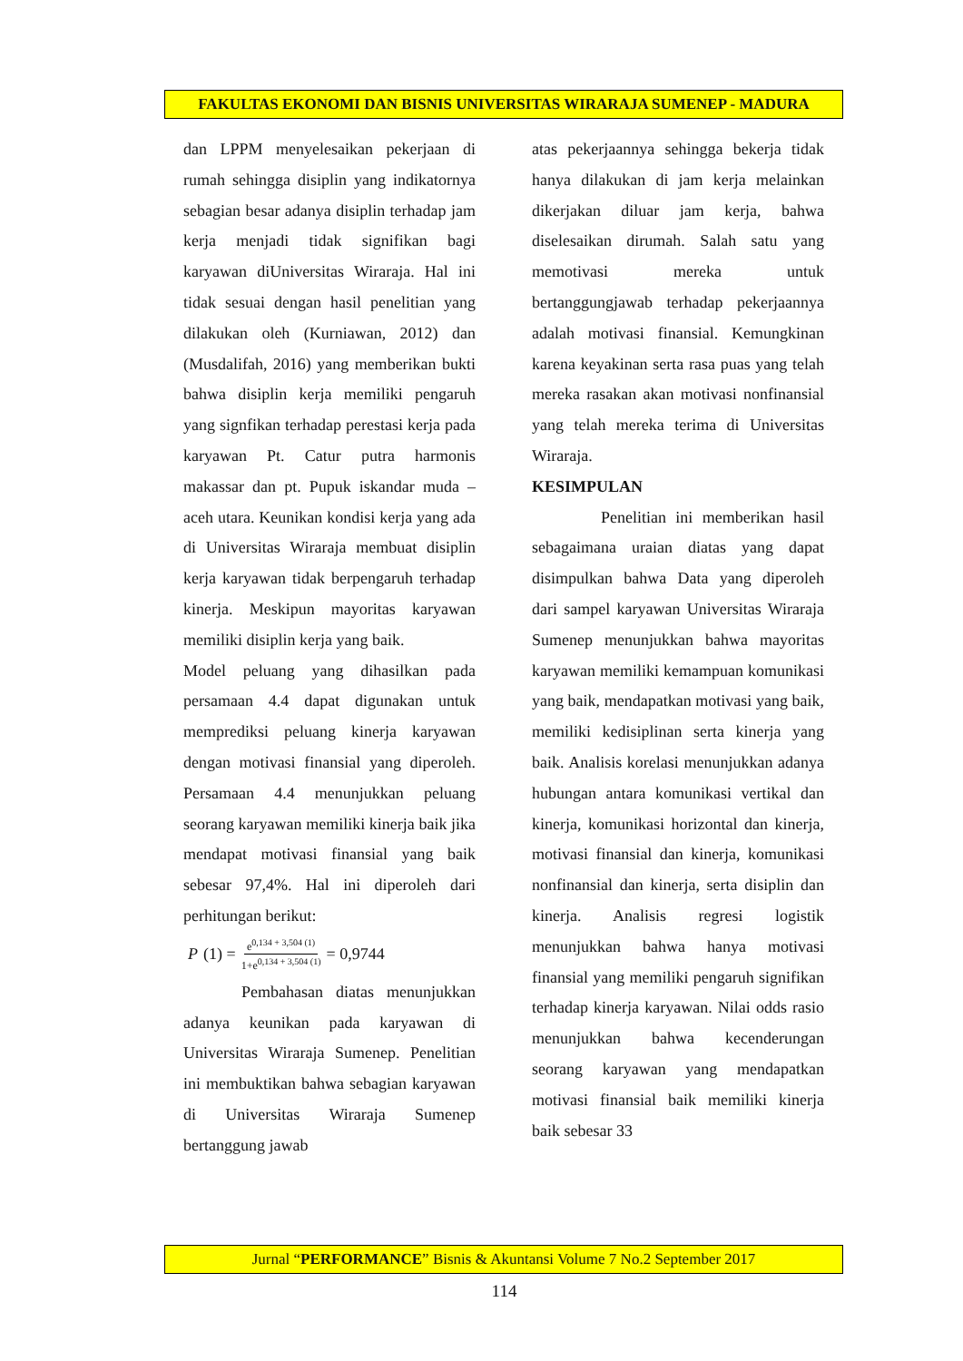FAKULTAS EKONOMI DAN BISNIS UNIVERSITAS WIRARAJA SUMENEP - MADURA
dan LPPM menyelesaikan pekerjaan di rumah sehingga disiplin yang indikatornya sebagian besar adanya disiplin terhadap jam kerja menjadi tidak signifikan bagi karyawan diUniversitas Wiraraja. Hal ini tidak sesuai dengan hasil penelitian yang dilakukan oleh (Kurniawan, 2012) dan (Musdalifah, 2016) yang memberikan bukti bahwa disiplin kerja memiliki pengaruh yang signfikan terhadap perestasi kerja pada karyawan Pt. Catur putra harmonis makassar dan pt. Pupuk iskandar muda – aceh utara. Keunikan kondisi kerja yang ada di Universitas Wiraraja membuat disiplin kerja karyawan tidak berpengaruh terhadap kinerja. Meskipun mayoritas karyawan memiliki disiplin kerja yang baik.
Model peluang yang dihasilkan pada persamaan 4.4 dapat digunakan untuk memprediksi peluang kinerja karyawan dengan motivasi finansial yang diperoleh. Persamaan 4.4 menunjukkan peluang seorang karyawan memiliki kinerja baik jika mendapat motivasi finansial yang baik sebesar 97,4%. Hal ini diperoleh dari perhitungan berikut:
P (1) = e<sup>0,134 + 3,504 (1)</sup> 1+e<sup>0,134 + 3,504 (1)</sup> = 0,9744
Pembahasan diatas menunjukkan adanya keunikan pada karyawan di Universitas Wiraraja Sumenep. Penelitian ini membuktikan bahwa sebagian karyawan di Universitas Wiraraja Sumenep bertanggung jawab
atas pekerjaannya sehingga bekerja tidak hanya dilakukan di jam kerja melainkan dikerjakan diluar jam kerja, bahwa diselesaikan dirumah. Salah satu yang memotivasi mereka untuk bertanggungjawab terhadap pekerjaannya adalah motivasi finansial. Kemungkinan karena keyakinan serta rasa puas yang telah mereka rasakan akan motivasi nonfinansial yang telah mereka terima di Universitas Wiraraja.
KESIMPULAN
Penelitian ini memberikan hasil sebagaimana uraian diatas yang dapat disimpulkan bahwa Data yang diperoleh dari sampel karyawan Universitas Wiraraja Sumenep menunjukkan bahwa mayoritas karyawan memiliki kemampuan komunikasi yang baik, mendapatkan motivasi yang baik, memiliki kedisiplinan serta kinerja yang baik. Analisis korelasi menunjukkan adanya hubungan antara komunikasi vertikal dan kinerja, komunikasi horizontal dan kinerja, motivasi finansial dan kinerja, komunikasi nonfinansial dan kinerja, serta disiplin dan kinerja. Analisis regresi logistik menunjukkan bahwa hanya motivasi finansial yang memiliki pengaruh signifikan terhadap kinerja karyawan. Nilai odds rasio menunjukkan bahwa kecenderungan seorang karyawan yang mendapatkan motivasi finansial baik memiliki kinerja baik sebesar 33
Jurnal “PERFORMANCE” Bisnis & Akuntansi Volume 7 No.2 September 2017
114